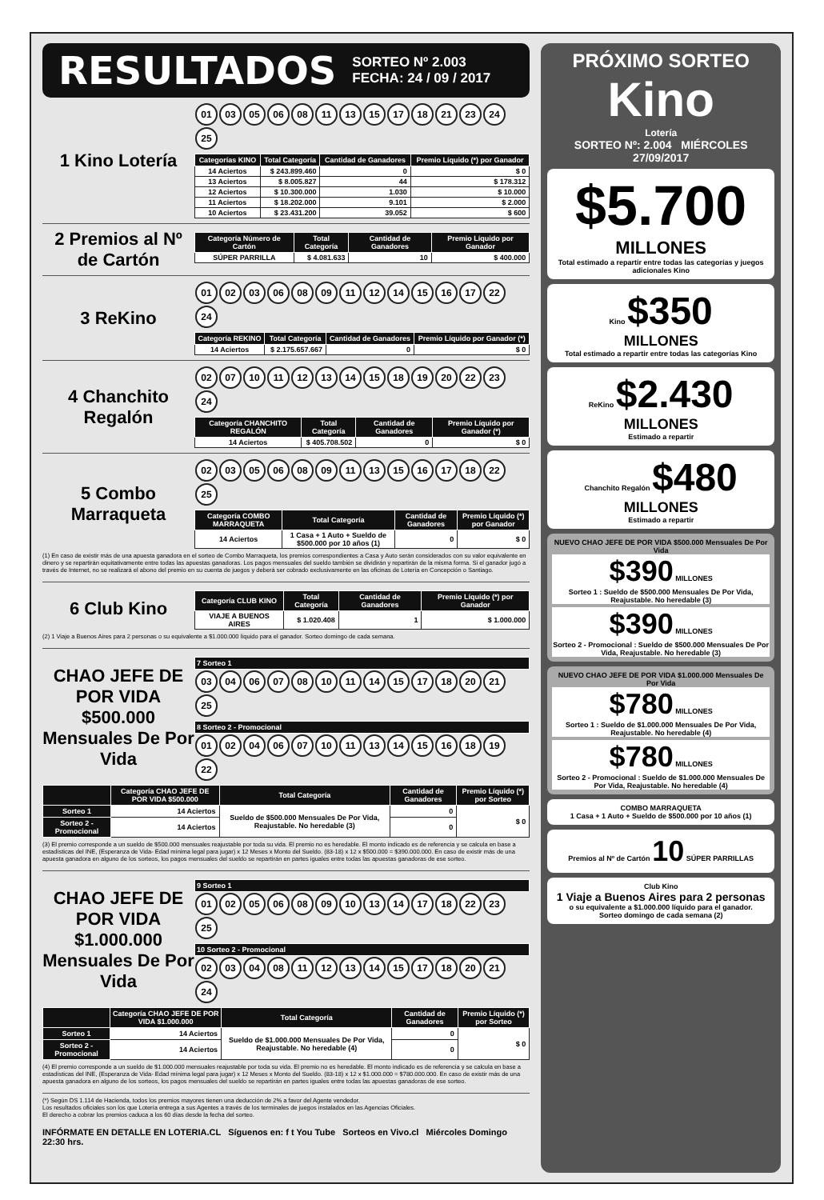RESULTADOS
SORTEO Nº 2.003
FECHA: 24 / 09 / 2017
1 Kino Lotería
01 03 05 06 08 11 13 15 17 18 21 23 24 25
| Categorías KINO | Total Categoría | Cantidad de Ganadores | Premio Líquido (*) por Ganador |
| --- | --- | --- | --- |
| 14 Aciertos | $ 243.899.460 | 0 | $ 0 |
| 13 Aciertos | $ 8.005.827 | 44 | $ 178.312 |
| 12 Aciertos | $ 10.300.000 | 1.030 | $ 10.000 |
| 11 Aciertos | $ 18.202.000 | 9.101 | $ 2.000 |
| 10 Aciertos | $ 23.431.200 | 39.052 | $ 600 |
2 Premios al Nº de Cartón
| Categoría Número de Cartón | Total Categoría | Cantidad de Ganadores | Premio Líquido por Ganador |
| --- | --- | --- | --- |
| SÚPER PARRILLA | $ 4.081.633 | 10 | $ 400.000 |
3 ReKino
01 02 03 06 08 09 11 12 14 15 16 17 22 24
| Categoría REKINO | Total Categoría | Cantidad de Ganadores | Premio Líquido por Ganador (*) |
| --- | --- | --- | --- |
| 14 Aciertos | $ 2.175.657.667 | 0 | $ 0 |
4 Chanchito Regalón
02 07 10 11 12 13 14 15 18 19 20 22 23 24
| Categoría CHANCHITO REGALÓN | Total Categoría | Cantidad de Ganadores | Premio Líquido por Ganador (*) |
| --- | --- | --- | --- |
| 14 Aciertos | $ 405.708.502 | 0 | $ 0 |
5 Combo Marraqueta
02 03 05 06 08 09 11 13 15 16 17 18 22 25
| Categoría COMBO MARRAQUETA | Total Categoría | Cantidad de Ganadores | Premio Líquido (*) por Ganador |
| --- | --- | --- | --- |
| 14 Aciertos | 1 Casa + 1 Auto + Sueldo de $500.000 por 10 años (1) | 0 | $ 0 |
(1) En caso de existir más de una apuesta ganadora en el sorteo de Combo Marraqueta, los premios correspondientes a Casa y Auto serán considerados con su valor equivalente en dinero y se repartirán equitativamente entre todas las apuestas ganadoras. Los pagos mensuales del sueldo también se dividirán y repartirán de la misma forma. Si el ganador jugó a través de Internet, no se realizará el abono del premio en su cuenta de juegos y deberá ser cobrado exclusivamente en las oficinas de Lotería en Concepción o Santiago.
6 Club Kino
| Categoría CLUB KINO | Total Categoría | Cantidad de Ganadores | Premio Líquido (*) por Ganador |
| --- | --- | --- | --- |
| VIAJE A BUENOS AIRES | $ 1.020.408 | 1 | $ 1.000.000 |
(2) 1 Viaje a Buenos Aires para 2 personas o su equivalente a $1.000.000 líquido para el ganador. Sorteo domingo de cada semana.
CHAO JEFE DE POR VIDA $500.000 Mensuales De Por Vida
| 7 Sorteo 1 |
| --- |
03 04 06 07 08 10 11 14 15 17 18 20 21 25
| 8 Sorteo 2 - Promocional |
| --- |
01 02 04 06 07 10 11 13 14 15 16 18 19 22
| | Categoría CHAO JEFE DE POR VIDA $500.000 | Total Categoría | Cantidad de Ganadores | Premio Líquido (*) por Sorteo |
| --- | --- | --- | --- | --- |
| Sorteo 1 | 14 Aciertos | Sueldo de $500.000 Mensuales De Por Vida, Reajustable. No heredable (3) | 0 | $ 0 |
| Sorteo 2 - Promocional | 14 Aciertos | | 0 | |
(3) El premio corresponde a un sueldo de $500.000 mensuales reajustable por toda su vida. El premio no es heredable. El monto indicado es de referencia y se calcula en base a estadísticas del INE, (Esperanza de Vida- Edad mínima legal para jugar) x 12 Meses x Monto del Sueldo. (83-18) x 12 x $500.000 = $390.000.000. En caso de existir más de una apuesta ganadora en alguno de los sorteos, los pagos mensuales del sueldo se repartirán en partes iguales entre todas las apuestas ganadoras de ese sorteo.
CHAO JEFE DE POR VIDA $1.000.000 Mensuales De Por Vida
| 9 Sorteo 1 |
| --- |
01 02 05 06 08 09 10 13 14 17 18 22 23 25
| 10 Sorteo 2 - Promocional |
| --- |
02 03 04 08 11 12 13 14 15 17 18 20 21 24
| | Categoría CHAO JEFE DE POR VIDA $1.000.000 | Total Categoría | Cantidad de Ganadores | Premio Líquido (*) por Sorteo |
| --- | --- | --- | --- | --- |
| Sorteo 1 | 14 Aciertos | Sueldo de $1.000.000 Mensuales De Por Vida, Reajustable. No heredable (4) | 0 | $ 0 |
| Sorteo 2 - Promocional | 14 Aciertos | | 0 | |
(4) El premio corresponde a un sueldo de $1.000.000 mensuales reajustable por toda su vida. El premio no es heredable. El monto indicado es de referencia y se calcula en base a estadísticas del INE, (Esperanza de Vida- Edad mínima legal para jugar) x 12 Meses x Monto del Sueldo. (83-18) x 12 x $1.000.000 = $780.000.000. En caso de existir más de una apuesta ganadora en alguno de los sorteos, los pagos mensuales del sueldo se repartirán en partes iguales entre todas las apuestas ganadoras de ese sorteo.
(*) Según DS 1.114 de Hacienda, todos los premios mayores tienen una deducción de 2% a favor del Agente vendedor.
Los resultados oficiales son los que Lotería entrega a sus Agentes a través de los terminales de juegos instalados en las Agencias Oficiales.
El derecho a cobrar los premios caduca a los 60 días desde la fecha del sorteo.
INFÓRMATE EN DETALLE EN LOTERIA.CL Síguenos en: f t You Tube Sorteos en Vivo.cl Miércoles Domingo 22:30 hrs.
PRÓXIMO SORTEO
Kino
Lotería
SORTEO Nº: 2.004 MIÉRCOLES 27/09/2017
$5.700
MILLONES
Total estimado a repartir entre todas las categorías y juegos adicionales Kino
Kino $350
MILLONES
Total estimado a repartir entre todas las categorías Kino
ReKino $2.430
MILLONES
Estimado a repartir
Chanchito Regalón $480
MILLONES
Estimado a repartir
NUEVO CHAO JEFE DE POR VIDA $500.000 Mensuales De Por Vida
$390 MILLONES
Sorteo 1 : Sueldo de $500.000 Mensuales De Por Vida, Reajustable. No heredable (3)
$390 MILLONES
Sorteo 2 - Promocional : Sueldo de $500.000 Mensuales De Por Vida, Reajustable. No heredable (3)
NUEVO CHAO JEFE DE POR VIDA $1.000.000 Mensuales De Por Vida
$780 MILLONES
Sorteo 1 : Sueldo de $1.000.000 Mensuales De Por Vida, Reajustable. No heredable (4)
$780 MILLONES
Sorteo 2 - Promocional : Sueldo de $1.000.000 Mensuales De Por Vida, Reajustable. No heredable (4)
COMBO MARRAQUETA
1 Casa + 1 Auto + Sueldo de $500.000 por 10 años (1)
Premios al Nº de Cartón 10 SÚPER PARRILLAS
Club Kino
1 Viaje a Buenos Aires para 2 personas
o su equivalente a $1.000.000 líquido para el ganador.
Sorteo domingo de cada semana (2)